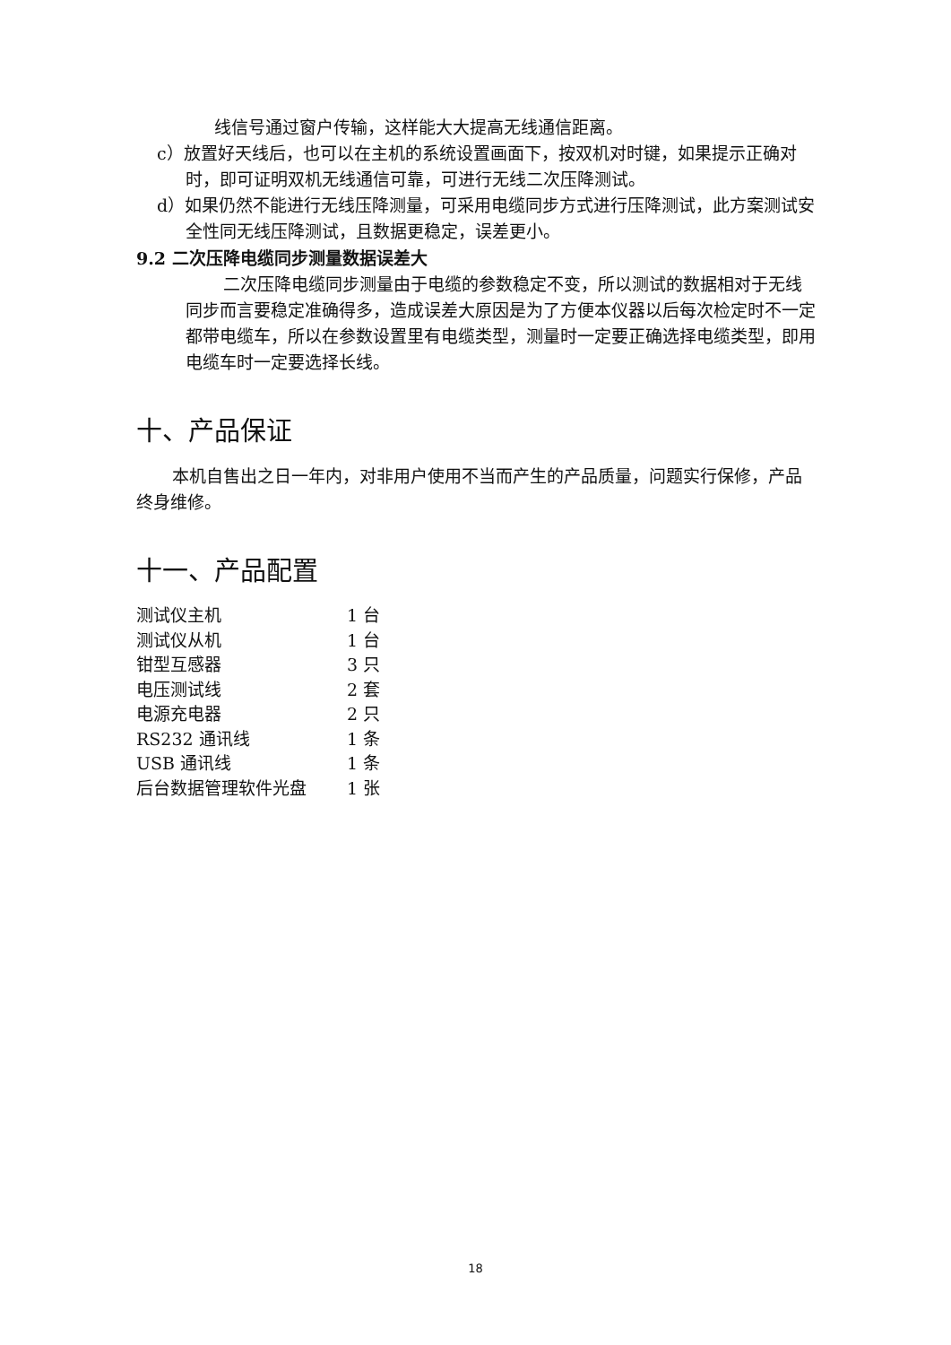线信号通过窗户传输，这样能大大提高无线通信距离。
c）放置好天线后，也可以在主机的系统设置画面下，按双机对时键，如果提示正确对时，即可证明双机无线通信可靠，可进行无线二次压降测试。
d）如果仍然不能进行无线压降测量，可采用电缆同步方式进行压降测试，此方案测试安全性同无线压降测试，且数据更稳定，误差更小。
9.2 二次压降电缆同步测量数据误差大
二次压降电缆同步测量由于电缆的参数稳定不变，所以测试的数据相对于无线同步而言要稳定准确得多，造成误差大原因是为了方便本仪器以后每次检定时不一定都带电缆车，所以在参数设置里有电缆类型，测量时一定要正确选择电缆类型，即用电缆车时一定要选择长线。
十、产品保证
本机自售出之日一年内，对非用户使用不当而产生的产品质量，问题实行保修，产品终身维修。
十一、产品配置
| 测试仪主机 | 1 台 |
| 测试仪从机 | 1 台 |
| 钳型互感器 | 3 只 |
| 电压测试线 | 2 套 |
| 电源充电器 | 2 只 |
| RS232 通讯线 | 1 条 |
| USB 通讯线 | 1 条 |
| 后台数据管理软件光盘 | 1 张 |
18